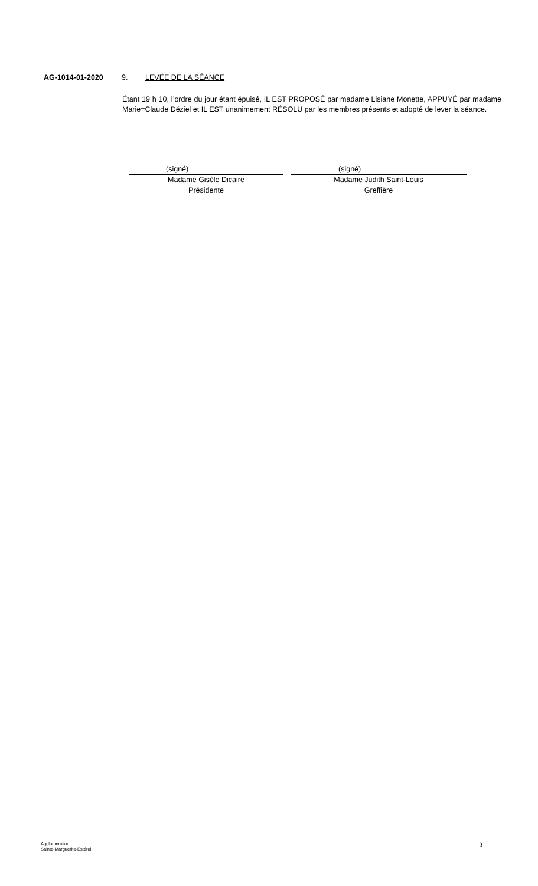AG-1014-01-2020 9. LEVÉE DE LA SÉANCE
Étant 19 h 10, l’ordre du jour étant épuisé, IL EST PROPOSÉ par madame Lisiane Monette, APPUYÉ par madame Marie=Claude Déziel et IL EST unanimement RÉSOLU par les membres présents et adopté de lever la séance.
(signé)
Madame Gisèle Dicaire
Présidente
(signé)
Madame Judith Saint-Louis
Greffière
Agglomération
Sainte-Marguerite-Estérel
3